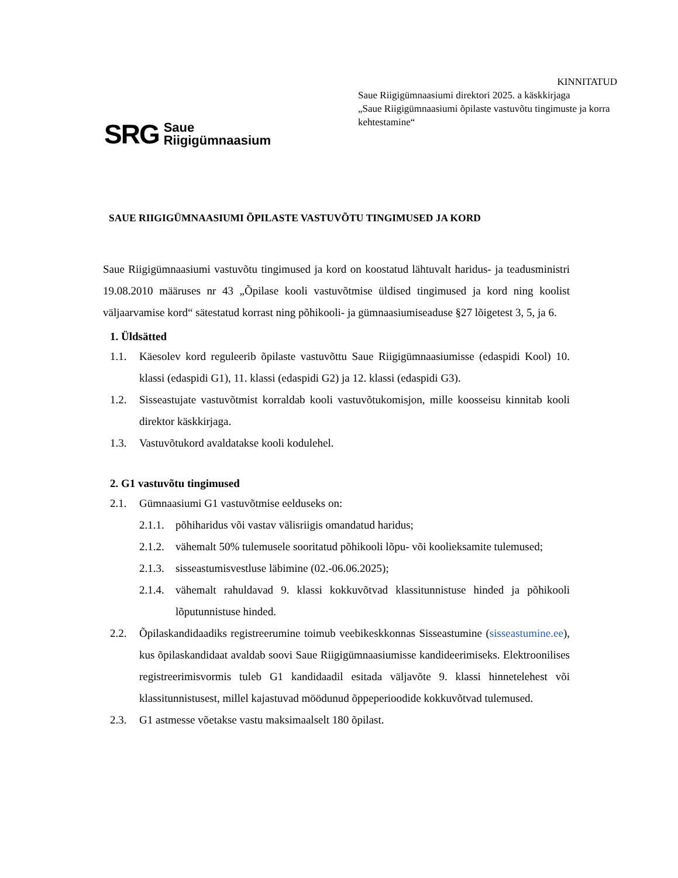KINNITATUD
Saue Riigigümnaasiumi direktori 2025. a käskkirjaga
„Saue Riigigümnaasiumi õpilaste vastuvõtu tingimuste ja korra kehtestamine“
SRG Saue
Riigigümnaasium
SAUE RIIGIGÜMNAASIUMI ÕPILASTE VASTUVÕTU TINGIMUSED JA KORD
Saue Riigigümnaasiumi vastuvõtu tingimused ja kord on koostatud lähtuvalt haridus- ja teadusministri 19.08.2010 määruses nr 43 „Õpilase kooli vastuvõtmise üldised tingimused ja kord ning koolist väljaarvamise kord“ sätestatud korrast ning põhikooli- ja gümnaasiumiseaduse §27 lõigetest 3, 5, ja 6.
1. Üldsätted
1.1. Käesolev kord reguleerib õpilaste vastuvõttu Saue Riigigümnaasiumisse (edaspidi Kool) 10. klassi (edaspidi G1), 11. klassi (edaspidi G2) ja 12. klassi (edaspidi G3).
1.2. Sisseastujate vastuvõtmist korraldab kooli vastuvõtukomisjon, mille koosseisu kinnitab kooli direktor käskkirjaga.
1.3. Vastuvõtukord avaldatakse kooli kodulehel.
2. G1 vastuvõtu tingimused
2.1. Gümnaasiumi G1 vastuvõtmise eelduseks on:
2.1.1.
põhiharidus või vastav välisriigis omandatud haridus;
2.1.2.
vähemalt 50% tulemusele sooritatud põhikooli lõpu- või koolieksamite tulemused;
2.1.3.
sisseastumisvestluse läbimine (02.-06.06.2025);
2.1.4.
vähemalt rahuldavad 9. klassi kokkuvõtvad klassitunnistuse hinded ja põhikooli lõputunnistuse hinded.
2.2. Õpilaskandidaadiks registreerumine toimub veebikeskkonnas Sisseastumine (sisseastumine.ee), kus õpilaskandidaat avaldab soovi Saue Riigigümnaasiumisse kandideerimiseks. Elektroonilises registreerimisvormis tuleb G1 kandidaadil esitada väljavõte 9. klassi hinnetelehest või klassitunnistusest, millel kajastuvad möödunud õppeperioodide kokkuvõtvad tulemused.
2.3. G1 astmesse võetakse vastu maksimaalselt 180 õpilast.